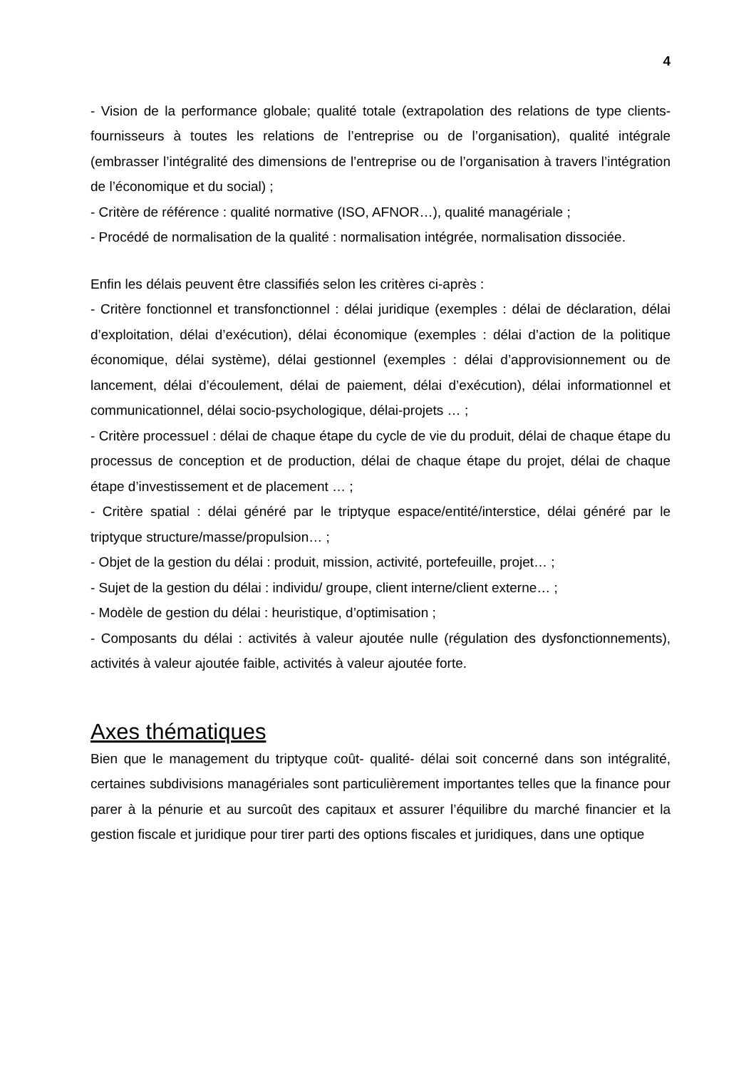4
- Vision de la performance globale; qualité totale (extrapolation des relations de type clients-fournisseurs à toutes les relations de l’entreprise ou de l’organisation), qualité intégrale (embrasser l’intégralité des dimensions de l’entreprise ou de l’organisation à travers l’intégration de l’économique et du social) ;
- Critère de référence : qualité normative (ISO, AFNOR…), qualité managériale ;
- Procédé de normalisation de la qualité : normalisation intégrée, normalisation dissociée.
Enfin les délais peuvent être classifiés selon les critères ci-après :
- Critère fonctionnel et transfonctionnel : délai juridique (exemples : délai de déclaration, délai d’exploitation, délai d’exécution), délai économique (exemples : délai d’action de la politique économique, délai système), délai gestionnel (exemples : délai d’approvisionnement ou de lancement, délai d’écoulement, délai de paiement, délai d’exécution), délai informationnel et communicationnel, délai socio-psychologique, délai-projets … ;
- Critère processuel : délai de chaque étape du cycle de vie du produit, délai de chaque étape du processus de conception et de production, délai de chaque étape du projet, délai de chaque étape d’investissement et de placement … ;
- Critère spatial : délai généré par le triptyque espace/entité/interstice, délai généré par le triptyque structure/masse/propulsion… ;
- Objet de la gestion du délai : produit, mission, activité, portefeuille, projet… ;
- Sujet de la gestion du délai : individu/ groupe, client interne/client externe… ;
- Modèle de gestion du délai : heuristique, d’optimisation ;
- Composants du délai : activités à valeur ajoutée nulle (régulation des dysfonctionnements), activités à valeur ajoutée faible, activités à valeur ajoutée forte.
Axes thématiques
Bien que le management du triptyque coût- qualité- délai soit concerné dans son intégralité, certaines subdivisions managériales sont particulièrement importantes telles que la finance pour parer à la pénurie et au surcoût des capitaux et assurer l’équilibre du marché financier et la gestion fiscale et juridique pour tirer parti des options fiscales et juridiques, dans une optique